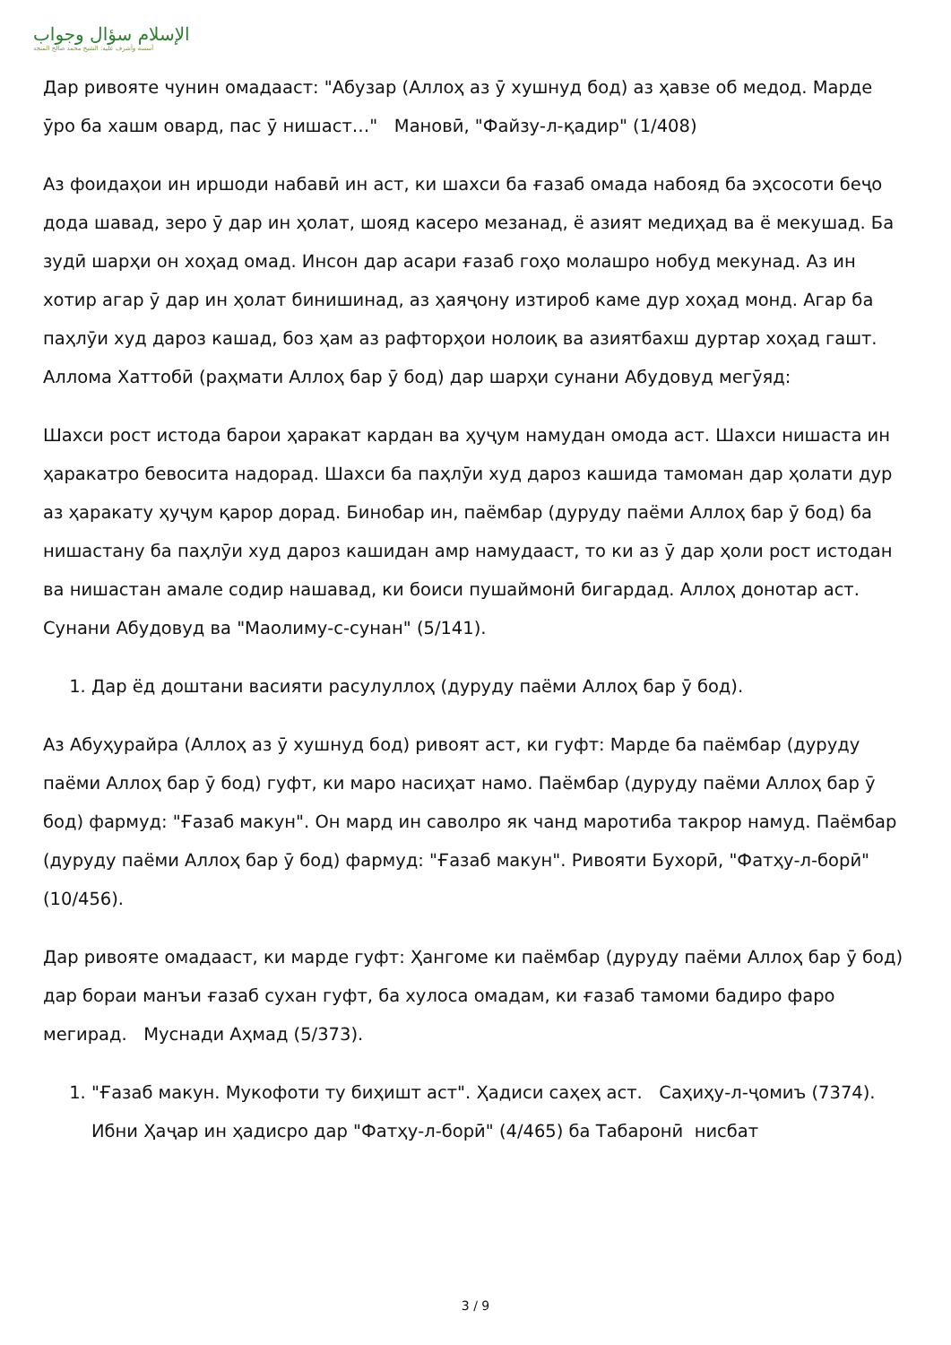الإسلام سؤال وجواب
أسسه وأشرف عليه: الشيخ محمد صالح المنجد
Дар ривояте чунин омадааст: "Абузар (Аллоҳ аз ӯ хушнуд бод) аз ҳавзе об медод. Марде ӯро ба хашм овард, пас ӯ нишаст…" Мановӣ, "Файзу-л-қадир" (1/408)
Аз фоидаҳои ин иршоди набавӣ ин аст, ки шахси ба ғазаб омада набояд ба эҳсосоти беҷо дода шавад, зеро ӯ дар ин ҳолат, шояд касеро мезанад, ё азият медиҳад ва ё мекушад. Ба зудӣ шарҳи он хоҳад омад. Инсон дар асари ғазаб гоҳо молашро нобуд мекунад. Аз ин хотир агар ӯ дар ин ҳолат бинишинад, аз ҳаяҷону изтироб каме дур хоҳад монд. Агар ба паҳлӯи худ дароз кашад, боз ҳам аз рафторҳои нолоиқ ва азиятбахш дуртар хоҳад гашт. Аллома Хаттобӣ (раҳмати Аллоҳ бар ӯ бод) дар шарҳи сунани Абудовуд мегӯяд:
Шахси рост истода барои ҳаракат кардан ва ҳуҷум намудан омода аст. Шахси нишаста ин ҳаракатро бевосита надорад. Шахси ба паҳлӯи худ дароз кашида тамоман дар ҳолати дур аз ҳаракату ҳуҷум қарор дорад. Бинобар ин, паёмбар (дуруду паёми Аллоҳ бар ӯ бод) ба нишастану ба паҳлӯи худ дароз кашидан амр намудааст, то ки аз ӯ дар ҳоли рост истодан ва нишастан амале содир нашавад, ки боиси пушаймонӣ бигардад. Аллоҳ донотар аст. Сунани Абудовуд ва "Маолиму-с-сунан" (5/141).
1. Дар ёд доштани васияти расулуллоҳ (дуруду паёми Аллоҳ бар ӯ бод).
Аз Абуҳурайра (Аллоҳ аз ӯ хушнуд бод) ривоят аст, ки гуфт: Марде ба паёмбар (дуруду паёми Аллоҳ бар ӯ бод) гуфт, ки маро насиҳат намо. Паёмбар (дуруду паёми Аллоҳ бар ӯ бод) фармуд: "Ғазаб макун". Он мард ин саволро як чанд маротиба такрор намуд. Паёмбар (дуруду паёми Аллоҳ бар ӯ бод) фармуд: "Ғазаб макун". Ривояти Бухорӣ, "Фатҳу-л-борӣ" (10/456).
Дар ривояте омадааст, ки марде гуфт: Ҳангоме ки паёмбар (дуруду паёми Аллоҳ бар ӯ бод) дар бораи манъи ғазаб сухан гуфт, ба хулоса омадам, ки ғазаб тамоми бадиро фаро мегирад. Муснади Аҳмад (5/373).
1. "Ғазаб макун. Мукофоти ту биҳишт аст". Ҳадиси саҳеҳ аст. Саҳиҳу-л-ҷомиъ (7374). Ибни Ҳаҷар ин ҳадисро дар "Фатҳу-л-борӣ" (4/465) ба Табаронӣ нисбат
3 / 9